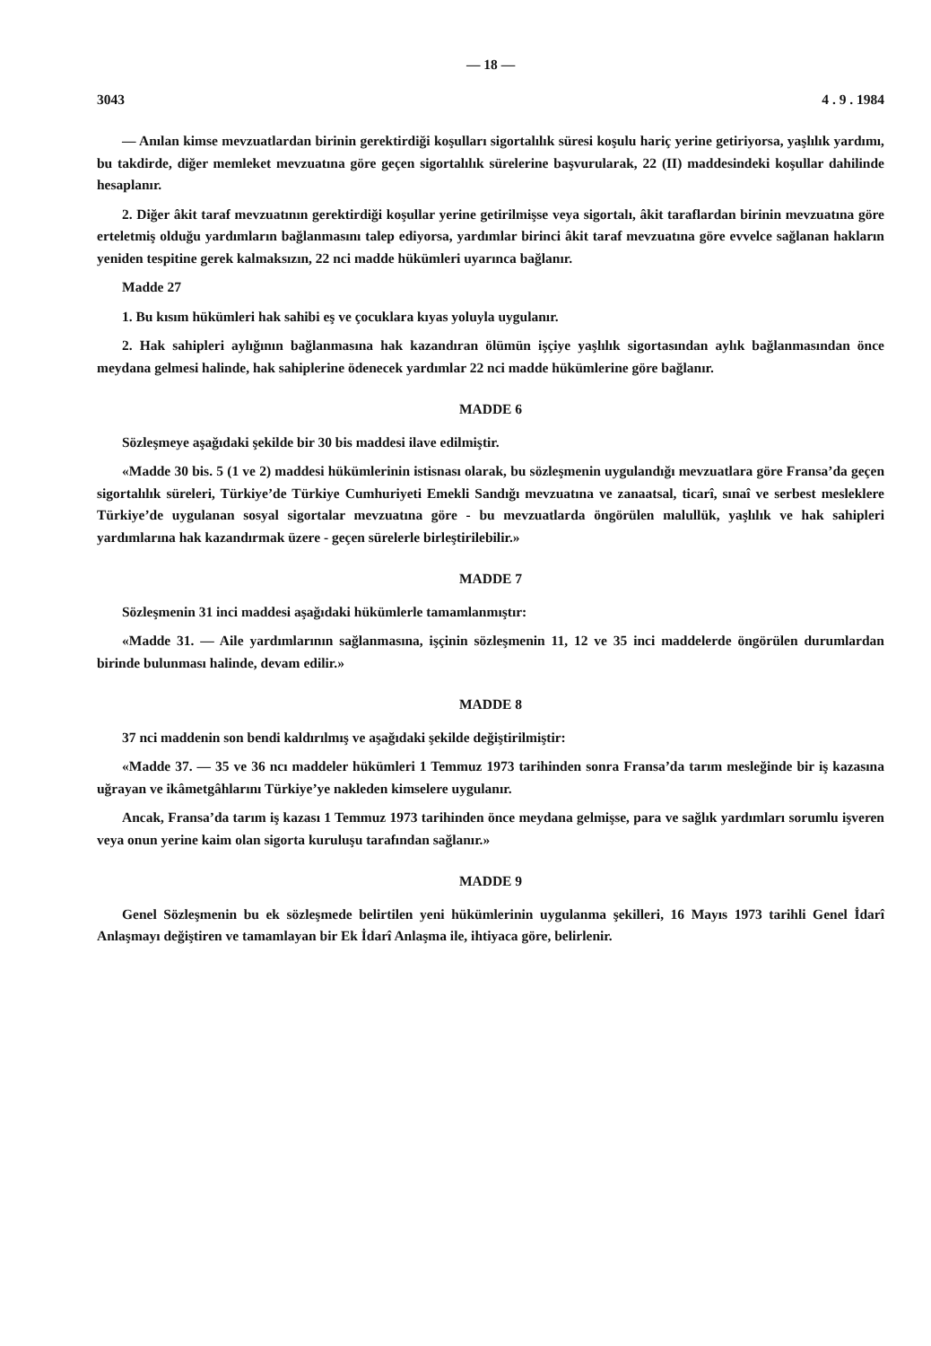— 18 —
3043 4 . 9 . 1984
— Anılan kimse mevzuatlardan birinin gerektirdiği koşulları sigortalılık süresi koşulu hariç yerine getiriyorsa, yaşlılık yardımı, bu takdirde, diğer memleket mevzuatına göre geçen sigortalılık sürelerine başvurularak, 22 (II) maddesindeki koşullar dahilinde hesaplanır.
2. Diğer âkit taraf mevzuatının gerektirdiği koşullar yerine getirilmişse veya sigortalı, âkit taraflardan birinin mevzuatına göre erteletmiş olduğu yardımların bağlanmasını talep ediyorsa, yardımlar birinci âkit taraf mevzuatına göre evvelce sağlanan hakların yeniden tespitine gerek kalmaksızın, 22 nci madde hükümleri uyarınca bağlanır.
Madde 27
1. Bu kısım hükümleri hak sahibi eş ve çocuklara kıyas yoluyla uygulanır.
2. Hak sahipleri aylığının bağlanmasına hak kazandıran ölümün işçiye yaşlılık sigortasından aylık bağlanmasından önce meydana gelmesi halinde, hak sahiplerine ödenecek yardımlar 22 nci madde hükümlerine göre bağlanır.
MADDE 6
Sözleşmeye aşağıdaki şekilde bir 30 bis maddesi ilave edilmiştir.
«Madde 30 bis. 5 (1 ve 2) maddesi hükümlerinin istisnası olarak, bu sözleşmenin uygulandığı mevzuatlara göre Fransa’da geçen sigortalılık süreleri, Türkiye’de Türkiye Cumhuriyeti Emekli Sandığı mevzuatına ve zanaatsal, ticarî, sınaî ve serbest mesleklere Türkiye’de uygulanan sosyal sigortalar mevzuatına göre - bu mevzuatlarda öngörülen malullük, yaşlılık ve hak sahipleri yardımlarına hak kazandırmak üzere - geçen sürelerle birleştirilebilir.»
MADDE 7
Sözleşmenin 31 inci maddesi aşağıdaki hükümlerle tamamlanmıştır:
«Madde 31. — Aile yardımlarının sağlanmasına, işçinin sözleşmenin 11, 12 ve 35 inci maddelerde öngörülen durumlardan birinde bulunması halinde, devam edilir.»
MADDE 8
37 nci maddenin son bendi kaldırılmış ve aşağıdaki şekilde değiştirilmiştir:
«Madde 37. — 35 ve 36 ncı maddeler hükümleri 1 Temmuz 1973 tarihinden sonra Fransa’da tarım mesleğinde bir iş kazasına uğrayan ve ikâmetgâhlarını Türkiye’ye nakleden kimselere uygulanır.
Ancak, Fransa’da tarım iş kazası 1 Temmuz 1973 tarihinden önce meydana gelmişse, para ve sağlık yardımları sorumlu işveren veya onun yerine kaim olan sigorta kuruluşu tarafından sağlanır.»
MADDE 9
Genel Sözleşmenin bu ek sözleşmede belirtilen yeni hükümlerinin uygulanma şekilleri, 16 Mayıs 1973 tarihli Genel İdarî Anlaşmayı değiştiren ve tamamlayan bir Ek İdarî Anlaşma ile, ihtiyaca göre, belirlenir.